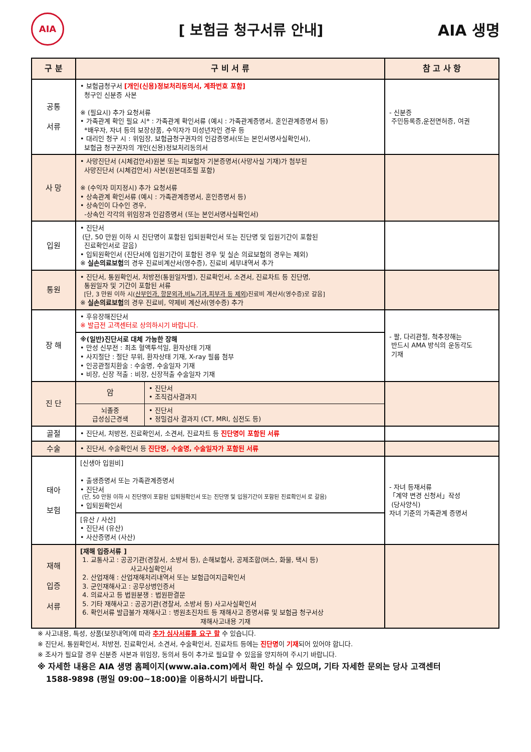AIA
[ 보험금 청구서류 안내] AIA 생명
| 구 분 | 구 비 서 류 | 참 고 사 항 |
| --- | --- | --- |
| 공통 서류 | • 보험금청구서 [개인(신용)정보처리동의서, 계좌번호 포함] 청구인 신분증 사본 ※ (필요시) 추가 요청서류 • 가족관계 확인 필요 시* : 가족관계 확인서류 (예시 : 가족관계증명서, 혼인관계증명서 등) *배우자, 자녀 등의 보장상품, 수익자가 미성년자인 경우 등 • 대리인 청구 시 : 위임장, 보험금청구권자의 인감증명서(또는 본인서명사실확인서), 보험금 청구권자의 개인(신용)정보처리동의서 | - 신분증 주민등록증,운전면허증, 여권 |
| 사 망 | • 사망진단서 (시체검안서)원본 또는 피보험자 기본증명서(사망사실 기재)가 첨부된 사망진단서 (시체검안서) 사본(원본대조필 포함) ※ (수익자 미지정시) 추가 요청서류 • 상속관계 확인서류 (예시 : 가족관계증명서, 혼인증명서 등) • 상속인이 다수인 경우, -상속인 각각의 위임장과 인감증명서 (또는 본인서명사실확인서) | |
| 입원 | • 진단서 (단, 50 만원 이하 시 진단명이 포함된 입퇴원확인서 또는 진단명 및 입원기간이 포함된 진료확인서로 갈음) • 입퇴원확인서 (진단서에 입원기간이 포함된 경우 및 실손 의료보험의 경우는 제외) ※ 실손의료보험 의 경우 진료비계산서(영수증), 진료비 세부내역서 추가 | |
| 통원 | • 진단서, 통원확인서, 처방전(통원일자별), 진료확인서, 소견서, 진료차트 등 진단명, 통원일자 및 기간이 포함된 서류 [단, 3 만원 이하 시( 산부인과, 항문외과,비뇨기과,피부과 등 제외 )진료비 계산서(영수증)로 갈음] ※ 실손의료보험 의 경우 진료비, 약제비 계산서(영수증) 추가 | |
| 장 해 | • 후유장해진단서 ※ 발급전 고객센터로 상의하시기 바랍니다. | - 팔, 다리관절, 척추장해는 반드시 AMA 방식의 운동각도 기재 |
| | ※(일반)진단서로 대체 가능한 장해 • 만성 신부전 : 최초 혈액투석일, 환자상태 기재 • 사지절단 : 절단 부위, 환자상태 기재, X-ray 필름 첨부 • 인공관절치환술 : 수술명, 수술일자 기재 • 비장, 신장 적출 : 비장, 신장적출 수술일자 기재 | |
| 진 단 | / 암 / • 진단서 • 조직검사결과지 / / 뇌졸중 급성심근경색 / • 진단서 • 정밀검사 결과지 (CT, MRI, 심전도 등) / | |
| 골절 | • 진단서, 처방전, 진료확인서, 소견서, 진료차트 등 진단명이 포함된 서류 | |
| 수술 | • 진단서, 수술확인서 등 진단명, 수술명, 수술일자가 포함된 서류 | |
| 태아 보험 | [신생아 입원비] • 출생증명서 또는 가족관계증명서 • 진단서 (단, 50 만원 이하 시 진단명이 포함된 입퇴원확인서 또는 진단명 및 입원기간이 포함된 진료확인서 로 갈음) • 입퇴원확인서 | - 자녀 등재서류 「계약 변경 신청서」작성 (당사양식) 자녀 기준의 가족관계 증명서 |
| | [유산 / 사산] • 진단서 (유산) • 사산증명서 (사산) | |
| 재해 입증 서류 | [재해 입증서류 ] 1. 교통사고 : 공공기관(경찰서, 소방서 등), 손해보험사, 공제조합(버스, 화물, 택시 등) 사고사실확인서 2. 산업재해 : 산업재해처리내역서 또는 보험급여지급확인서 3. 군인재해사고 : 공무상병인증서 4. 의료사고 등 법원분쟁 : 법원판결문 5. 기타 재해사고 : 공공기관(경찰서, 소방서 등) 사고사실확인서 6. 확인서류 발급불가 재해사고 : 병원초진차트 등 재해사고 증명서류 및 보험금 청구서상 재해사고내용 기재 | |
※ 사고내용, 특성, 상품(보장내역)에 따라 추가 심사서류를 요구 할 수 있습니다.
※ 진단서, 통원확인서, 처방전, 진료확인서, 소견서, 수술확인서, 진료차트 등에는 진단명이 기재되어 있어야 합니다.
※ 조사가 필요할 경우 신분증 사본과 위임장, 동의서 등이 추가로 필요할 수 있음을 양지하여 주시기 바랍니다.
※ 자세한 내용은 AIA 생명 홈페이지(www.aia.com)에서 확인 하실 수 있으며, 기타 자세한 문의는 당사 고객센터
1588-9898 (평일 09:00~18:00)을 이용하시기 바랍니다.